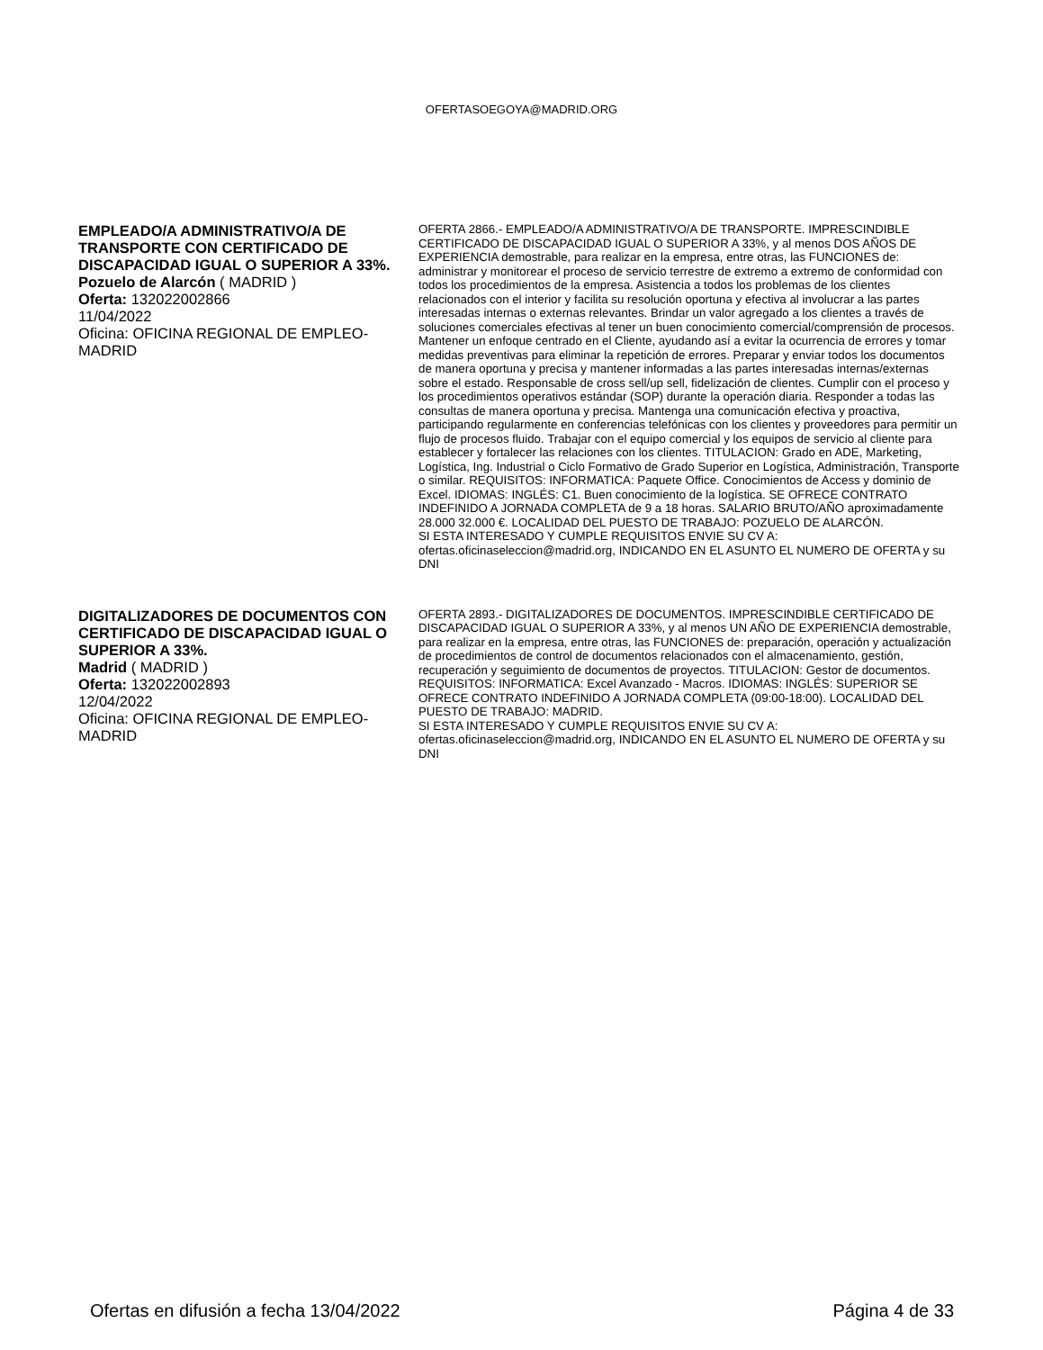OFERTASOEGOYA@MADRID.ORG
EMPLEADO/A ADMINISTRATIVO/A DE TRANSPORTE CON CERTIFICADO DE DISCAPACIDAD IGUAL O SUPERIOR A 33%.
Pozuelo de Alarcón ( MADRID )
Oferta: 132022002866
11/04/2022
Oficina: OFICINA REGIONAL DE EMPLEO-MADRID
OFERTA 2866.- EMPLEADO/A ADMINISTRATIVO/A DE TRANSPORTE. IMPRESCINDIBLE CERTIFICADO DE DISCAPACIDAD IGUAL O SUPERIOR A 33%, y al menos DOS AÑOS DE EXPERIENCIA demostrable, para realizar en la empresa, entre otras, las FUNCIONES de: administrar y monitorear el proceso de servicio terrestre de extremo a extremo de conformidad con todos los procedimientos de la empresa. Asistencia a todos los problemas de los clientes relacionados con el interior y facilita su resolución oportuna y efectiva al involucrar a las partes interesadas internas o externas relevantes. Brindar un valor agregado a los clientes a través de soluciones comerciales efectivas al tener un buen conocimiento comercial/comprensión de procesos. Mantener un enfoque centrado en el Cliente, ayudando así a evitar la ocurrencia de errores y tomar medidas preventivas para eliminar la repetición de errores. Preparar y enviar todos los documentos de manera oportuna y precisa y mantener informadas a las partes interesadas internas/externas sobre el estado. Responsable de cross sell/up sell, fidelización de clientes. Cumplir con el proceso y los procedimientos operativos estándar (SOP) durante la operación diaria. Responder a todas las consultas de manera oportuna y precisa. Mantenga una comunicación efectiva y proactiva, participando regularmente en conferencias telefónicas con los clientes y proveedores para permitir un flujo de procesos fluido. Trabajar con el equipo comercial y los equipos de servicio al cliente para establecer y fortalecer las relaciones con los clientes. TITULACION: Grado en ADE, Marketing, Logística, Ing. Industrial o Ciclo Formativo de Grado Superior en Logística, Administración, Transporte o similar. REQUISITOS: INFORMATICA: Paquete Office. Conocimientos de Access y dominio de Excel. IDIOMAS: INGLÉS: C1. Buen conocimiento de la logística. SE OFRECE CONTRATO INDEFINIDO A JORNADA COMPLETA de 9 a 18 horas. SALARIO BRUTO/AÑO aproximadamente 28.000 32.000 €. LOCALIDAD DEL PUESTO DE TRABAJO: POZUELO DE ALARCÓN.
SI ESTA INTERESADO Y CUMPLE REQUISITOS ENVIE SU CV A: ofertas.oficinaseleccion@madrid.org, INDICANDO EN EL ASUNTO EL NUMERO DE OFERTA y su DNI
DIGITALIZADORES DE DOCUMENTOS CON CERTIFICADO DE DISCAPACIDAD IGUAL O SUPERIOR A 33%.
Madrid ( MADRID )
Oferta: 132022002893
12/04/2022
Oficina: OFICINA REGIONAL DE EMPLEO-MADRID
OFERTA 2893.- DIGITALIZADORES DE DOCUMENTOS. IMPRESCINDIBLE CERTIFICADO DE DISCAPACIDAD IGUAL O SUPERIOR A 33%, y al menos UN AÑO DE EXPERIENCIA demostrable, para realizar en la empresa, entre otras, las FUNCIONES de: preparación, operación y actualización de procedimientos de control de documentos relacionados con el almacenamiento, gestión, recuperación y seguimiento de documentos de proyectos. TITULACION: Gestor de documentos. REQUISITOS: INFORMATICA: Excel Avanzado - Macros. IDIOMAS: INGLÉS: SUPERIOR SE OFRECE CONTRATO INDEFINIDO A JORNADA COMPLETA (09:00-18:00). LOCALIDAD DEL PUESTO DE TRABAJO: MADRID.
SI ESTA INTERESADO Y CUMPLE REQUISITOS ENVIE SU CV A: ofertas.oficinaseleccion@madrid.org, INDICANDO EN EL ASUNTO EL NUMERO DE OFERTA y su DNI
Ofertas en difusión a fecha 13/04/2022 Página 4 de 33